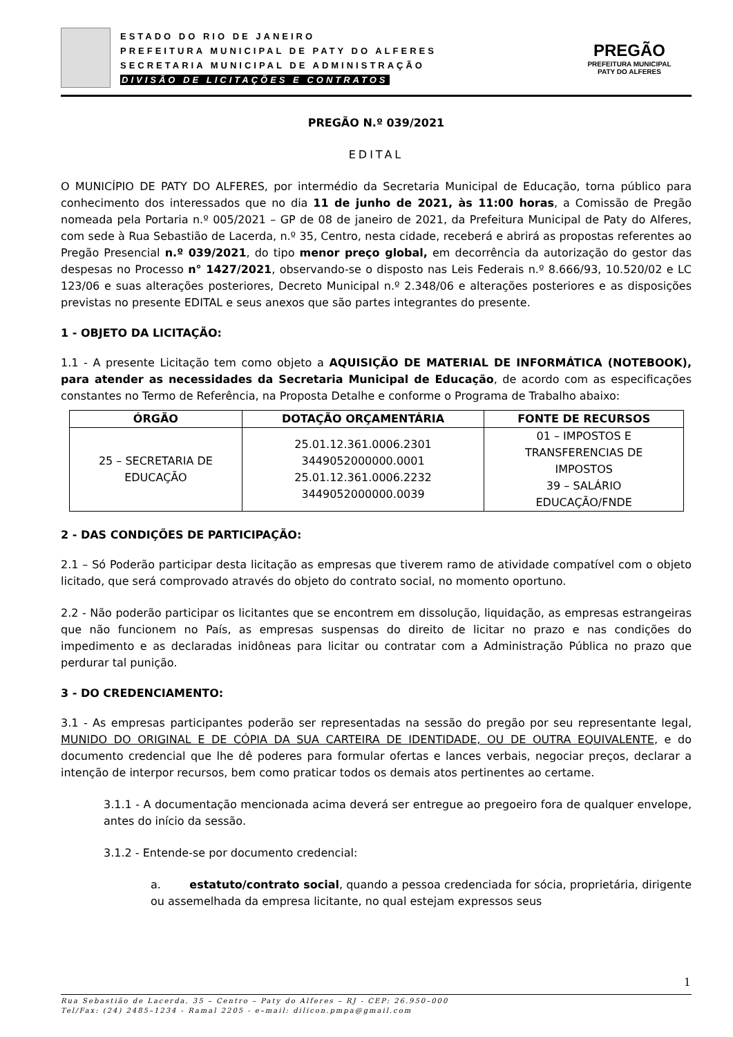ESTADO DO RIO DE JANEIRO
PREFEITURA MUNICIPAL DE PATY DO ALFERES
SECRETARIA MUNICIPAL DE ADMINISTRAÇÃO
DIVISÃO DE LICITAÇÕES E CONTRATOS
PREGÃO
PREFEITURA MUNICIPAL
PATY DO ALFERES
PREGÃO N.º 039/2021
EDITAL
O MUNICÍPIO DE PATY DO ALFERES, por intermédio da Secretaria Municipal de Educação, torna público para conhecimento dos interessados que no dia 11 de junho de 2021, às 11:00 horas, a Comissão de Pregão nomeada pela Portaria n.º 005/2021 – GP de 08 de janeiro de 2021, da Prefeitura Municipal de Paty do Alferes, com sede à Rua Sebastião de Lacerda, n.º 35, Centro, nesta cidade, receberá e abrirá as propostas referentes ao Pregão Presencial n.º 039/2021, do tipo menor preço global, em decorrência da autorização do gestor das despesas no Processo n° 1427/2021, observando-se o disposto nas Leis Federais n.º 8.666/93, 10.520/02 e LC 123/06 e suas alterações posteriores, Decreto Municipal n.º 2.348/06 e alterações posteriores e as disposições previstas no presente EDITAL e seus anexos que são partes integrantes do presente.
1 - OBJETO DA LICITAÇÃO:
1.1 - A presente Licitação tem como objeto a AQUISIÇÃO DE MATERIAL DE INFORMÁTICA (NOTEBOOK), para atender as necessidades da Secretaria Municipal de Educação, de acordo com as especificações constantes no Termo de Referência, na Proposta Detalhe e conforme o Programa de Trabalho abaixo:
| ÓRGÃO | DOTAÇÃO ORÇAMENTÁRIA | FONTE DE RECURSOS |
| --- | --- | --- |
| 25 – SECRETARIA DE EDUCAÇÃO | 25.01.12.361.0006.2301 3449052000000.0001 25.01.12.361.0006.2232 3449052000000.0039 | 01 – IMPOSTOS E TRANSFERENCIAS DE IMPOSTOS 39 – SALÁRIO EDUCAÇÃO/FNDE |
2 - DAS CONDIÇÕES DE PARTICIPAÇÃO:
2.1 – Só Poderão participar desta licitação as empresas que tiverem ramo de atividade compatível com o objeto licitado, que será comprovado através do objeto do contrato social, no momento oportuno.
2.2 - Não poderão participar os licitantes que se encontrem em dissolução, liquidação, as empresas estrangeiras que não funcionem no País, as empresas suspensas do direito de licitar no prazo e nas condições do impedimento e as declaradas inidôneas para licitar ou contratar com a Administração Pública no prazo que perdurar tal punição.
3 - DO CREDENCIAMENTO:
3.1 - As empresas participantes poderão ser representadas na sessão do pregão por seu representante legal, MUNIDO DO ORIGINAL E DE CÓPIA DA SUA CARTEIRA DE IDENTIDADE, OU DE OUTRA EQUIVALENTE, e do documento credencial que lhe dê poderes para formular ofertas e lances verbais, negociar preços, declarar a intenção de interpor recursos, bem como praticar todos os demais atos pertinentes ao certame.
3.1.1 - A documentação mencionada acima deverá ser entregue ao pregoeiro fora de qualquer envelope, antes do início da sessão.
3.1.2 - Entende-se por documento credencial:
a. estatuto/contrato social, quando a pessoa credenciada for sócia, proprietária, dirigente ou assemelhada da empresa licitante, no qual estejam expressos seus
1
Rua Sebastião de Lacerda, 35 – Centro – Paty do Alferes – RJ - CEP: 26.950–000
Tel/Fax: (24) 2485–1234 - Ramal 2205 - e–mail: dilicon.pmpa@gmail.com